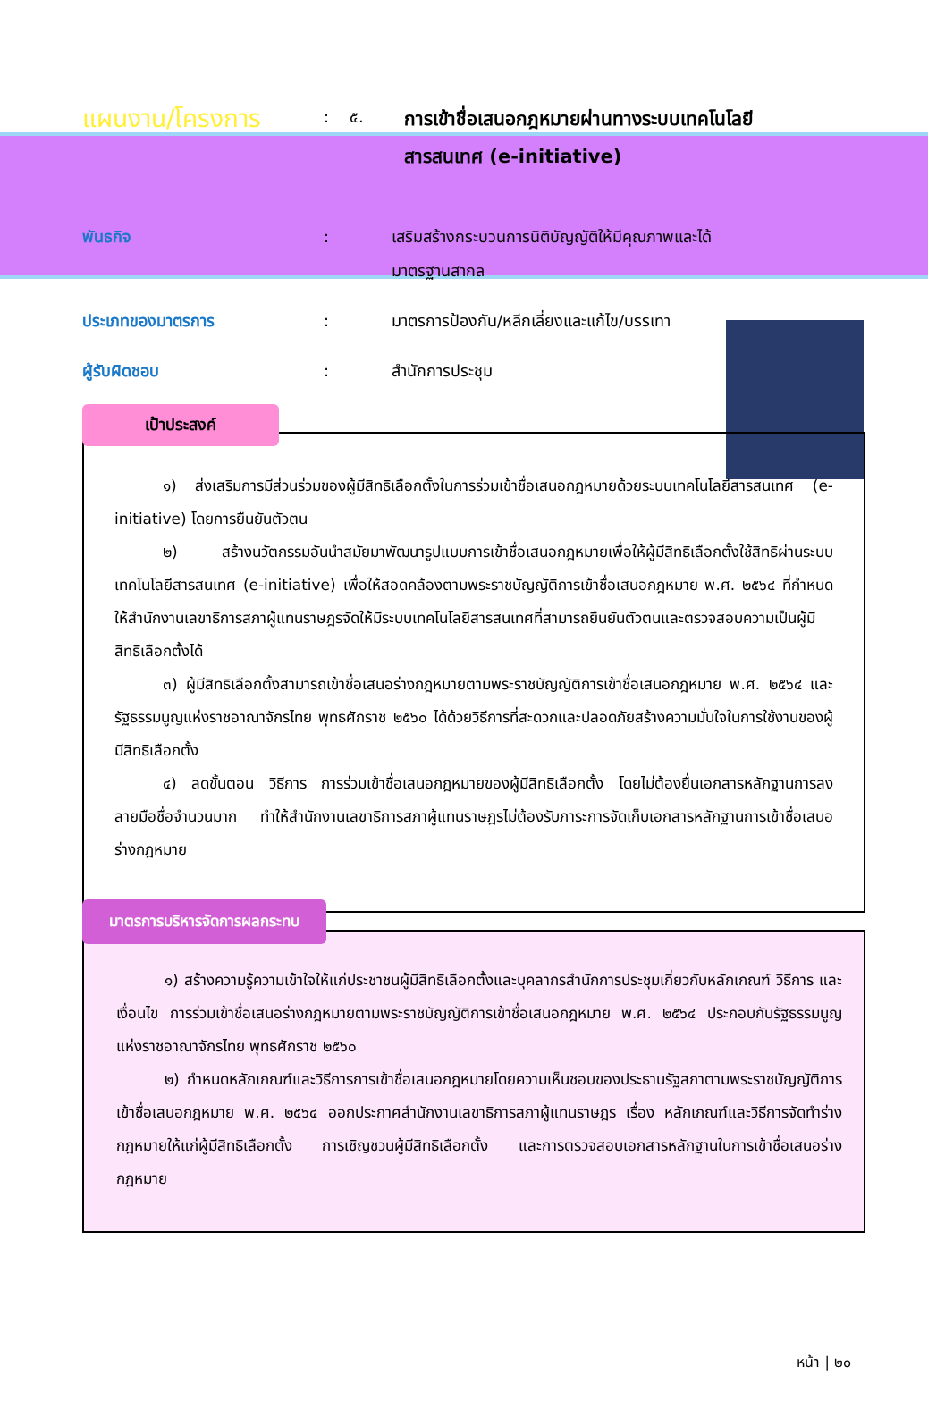แผนงาน/โครงการ
: ๕.
การเข้าชื่อเสนอกฎหมายผ่านทางระบบเทคโนโลยีสารสนเทศ (e-initiative)
พันธกิจ : เสริมสร้างกระบวนการนิติบัญญัติให้มีคุณภาพและได้มาตรฐานสากล
ประเภทของมาตรการ : มาตรการป้องกัน/หลีกเลี่ยงและแก้ไข/บรรเทา
ผู้รับผิดชอบ : สำนักการประชุม
เป้าประสงค์
๑) ส่งเสริมการมีส่วนร่วมของผู้มีสิทธิเลือกตั้งในการร่วมเข้าชื่อเสนอกฎหมายด้วยระบบเทคโนโลยีสารสนเทศ (e-initiative) โดยการยืนยันตัวตน
๒) สร้างนวัตกรรมอันนำสมัยมาพัฒนารูปแบบการเข้าชื่อเสนอกฎหมายเพื่อให้ผู้มีสิทธิเลือกตั้งใช้สิทธิผ่านระบบเทคโนโลยีสารสนเทศ (e-initiative) เพื่อให้สอดคล้องตามพระราชบัญญัติการเข้าชื่อเสนอกฎหมาย พ.ศ. ๒๕๖๔ ที่กำหนดให้สำนักงานเลขาธิการสภาผู้แทนราษฎรจัดให้มีระบบเทคโนโลยีสารสนเทศที่สามารถยืนยันตัวตนและตรวจสอบความเป็นผู้มีสิทธิเลือกตั้งได้
๓) ผู้มีสิทธิเลือกตั้งสามารถเข้าชื่อเสนอร่างกฎหมายตามพระราชบัญญัติการเข้าชื่อเสนอกฎหมาย พ.ศ. ๒๕๖๔ และรัฐธรรมนูญแห่งราชอาณาจักรไทย พุทธศักราช ๒๕๖๐ ได้ด้วยวิธีการที่สะดวกและปลอดภัยสร้างความมั่นใจในการใช้งานของผู้มีสิทธิเลือกตั้ง
๔) ลดขั้นตอน วิธีการ การร่วมเข้าชื่อเสนอกฎหมายของผู้มีสิทธิเลือกตั้ง โดยไม่ต้องยื่นเอกสารหลักฐานการลงลายมือชื่อจำนวนมาก ทำให้สำนักงานเลขาธิการสภาผู้แทนราษฎรไม่ต้องรับภาระการจัดเก็บเอกสารหลักฐานการเข้าชื่อเสนอร่างกฎหมาย
มาตรการบริหารจัดการผลกระทบ
๑) สร้างความรู้ความเข้าใจให้แก่ประชาชนผู้มีสิทธิเลือกตั้งและบุคลากรสำนักการประชุมเกี่ยวกับหลักเกณฑ์ วิธีการ และเงื่อนไข การร่วมเข้าชื่อเสนอร่างกฎหมายตามพระราชบัญญัติการเข้าชื่อเสนอกฎหมาย พ.ศ. ๒๕๖๔ ประกอบกับรัฐธรรมนูญแห่งราชอาณาจักรไทย พุทธศักราช ๒๕๖๐
๒) กำหนดหลักเกณฑ์และวิธีการการเข้าชื่อเสนอกฎหมายโดยความเห็นชอบของประธานรัฐสภาตามพระราชบัญญัติการเข้าชื่อเสนอกฎหมาย พ.ศ. ๒๕๖๔ ออกประกาศสำนักงานเลขาธิการสภาผู้แทนราษฎร เรื่อง หลักเกณฑ์และวิธีการจัดทำร่างกฎหมายให้แก่ผู้มีสิทธิเลือกตั้ง การเชิญชวนผู้มีสิทธิเลือกตั้ง และการตรวจสอบเอกสารหลักฐานในการเข้าชื่อเสนอร่างกฎหมาย
หน้า | ๒๐